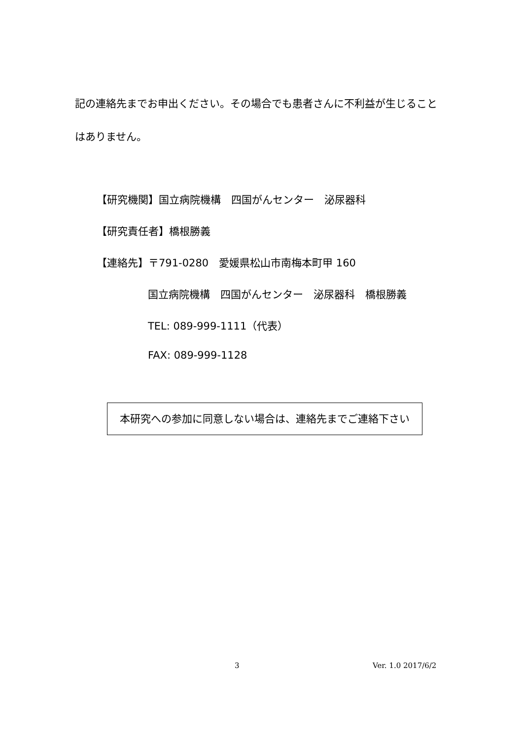記の連絡先までお申出ください。その場合でも患者さんに不利益が生じること
はありません。
【研究機関】国立病院機構　四国がんセンター　泌尿器科
【研究責任者】橋根勝義
【連絡先】〒791-0280　愛媛県松山市南梅本町甲 160
国立病院機構　四国がんセンター　泌尿器科　橋根勝義
TEL: 089-999-1111（代表）
FAX: 089-999-1128
本研究への参加に同意しない場合は、連絡先までご連絡下さい
3 Ver. 1.0 2017/6/2